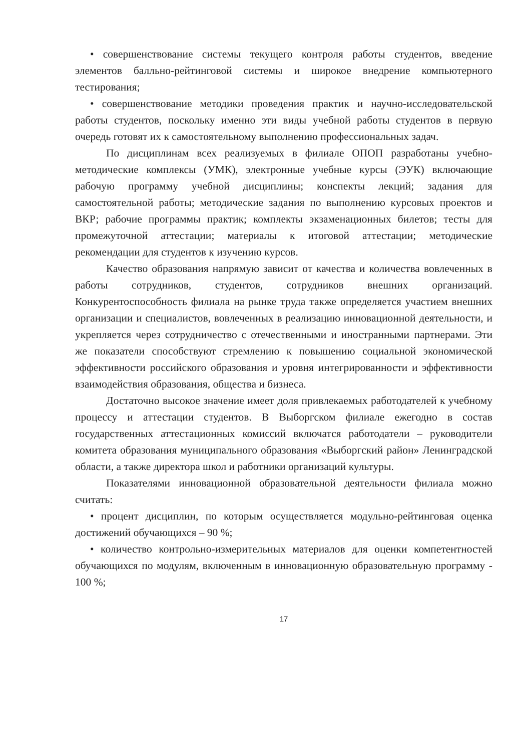• совершенствование системы текущего контроля работы студентов, введение элементов балльно-рейтинговой системы и широкое внедрение компьютерного тестирования;
• совершенствование методики проведения практик и научно-исследовательской работы студентов, поскольку именно эти виды учебной работы студентов в первую очередь готовят их к самостоятельному выполнению профессиональных задач.
По дисциплинам всех реализуемых в филиале ОПОП разработаны учебно-методические комплексы (УМК), электронные учебные курсы (ЭУК) включающие рабочую программу учебной дисциплины; конспекты лекций; задания для самостоятельной работы; методические задания по выполнению курсовых проектов и ВКР; рабочие программы практик; комплекты экзаменационных билетов; тесты для промежуточной аттестации; материалы к итоговой аттестации; методические рекомендации для студентов к изучению курсов.
Качество образования напрямую зависит от качества и количества вовлеченных в работы сотрудников, студентов, сотрудников внешних организаций. Конкурентоспособность филиала на рынке труда также определяется участием внешних организации и специалистов, вовлеченных в реализацию инновационной деятельности, и укрепляется через сотрудничество с отечественными и иностранными партнерами. Эти же показатели способствуют стремлению к повышению социальной экономической эффективности российского образования и уровня интегрированности и эффективности взаимодействия образования, общества и бизнеса.
Достаточно высокое значение имеет доля привлекаемых работодателей к учебному процессу и аттестации студентов. В Выборгском филиале ежегодно в состав государственных аттестационных комиссий включатся работодатели – руководители комитета образования муниципального образования «Выборгский район» Ленинградской области, а также директора школ и работники организаций культуры.
Показателями инновационной образовательной деятельности филиала можно считать:
• процент дисциплин, по которым осуществляется модульно-рейтинговая оценка достижений обучающихся – 90 %;
• количество контрольно-измерительных материалов для оценки компетентностей обучающихся по модулям, включенным в инновационную образовательную программу - 100 %;
17